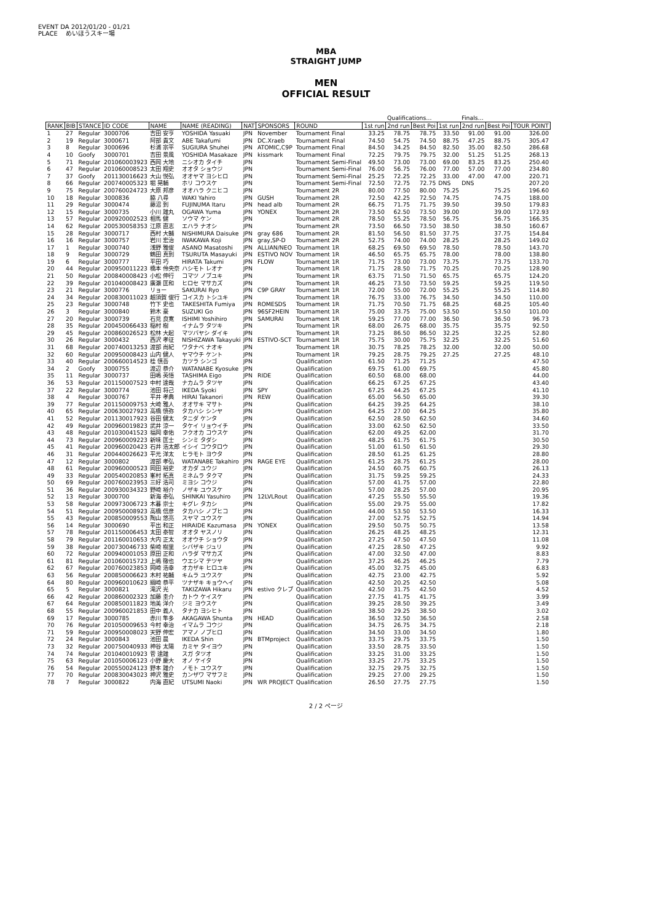EVENT DA 2012/01/20 - 01/21
PLACE　 めいほうスキー場
MBA
STRAIGHT JUMP
MEN
OFFICIAL RESULT
| | | | | | | | | | | Qualifications… | | | Finals… | | | |
| RANK | BIB | STANCE | ID CODE | NAME | NAME (READING) | NAT | SPONSORS | ROUND | 1st run | 2nd run | Best Poi | 1st run | 2nd run | Best Poi | TOUR POINT | |
| 1 | 27 | Regular | 3000706 | 吉田 安亨 | YOSHIDA Yasuaki | JPN | November | Tournament Final | 33.25 | 78.75 | 78.75 | 33.50 | 91.00 | 91.00 | 326.00 | |
| 2 | 19 | Regular | 3000671 | 阿部 貴文 | ABE Takafumi | JPN | DC.Xraeb | Tournament Final | 74.50 | 54.75 | 74.50 | 88.75 | 47.25 | 88.75 | 305.47 | |
| 3 | 8 | Regular | 3000696 | 杉浦 宗平 | SUGIURA Shuhei | JPN | ATOMIC,C9P | Tournament Final | 84.50 | 34.25 | 84.50 | 82.50 | 35.00 | 82.50 | 286.68 | |
| 4 | 10 | Goofy | 3000701 | 吉田 景風 | YOSHIDA Masakaze | JPN | kissmark | Tournament Final | 72.25 | 79.75 | 79.75 | 32.00 | 51.25 | 51.25 | 268.13 | |
| 5 | 71 | Regular | 201060003923 | 西岡 大地 | ニシオカ タイチ | JPN | | Tournament Semi-Final | 49.50 | 73.00 | 73.00 | 69.00 | 83.25 | 83.25 | 250.40 | |
| 6 | 47 | Regular | 201060008523 | 太田 翔史 | オオタ ショウジ | JPN | | Tournament Semi-Final | 76.00 | 56.75 | 76.00 | 77.00 | 57.00 | 77.00 | 234.80 | |
| 7 | 37 | Goofy | 201130016623 | 大山 悦弘 | オオヤマ ヨシヒロ | JPN | | Tournament Semi-Final | 25.25 | 72.25 | 72.25 | 33.00 | 47.00 | 47.00 | 220.71 | |
| 8 | 66 | Regular | 200740005323 | 堀 晃輔 | ホリ コウスケ | JPN | | Tournament Semi-Final | 72.50 | 72.75 | 72.75 | DNS | DNS | | 207.20 | |
| 9 | 75 | Regular | 200760024723 | 大原 邦彦 | オオハラ クニヒコ | JPN | | Tournament 2R | 80.00 | 77.50 | 80.00 | 75.25 | | 75.25 | 196.60 | |
| 10 | 18 | Regular | 3000836 | 脇 八尋 | WAKI Yahiro | JPN | GUSH | Tournament 2R | 72.50 | 42.25 | 72.50 | 74.75 | | 74.75 | 188.00 | |
| 11 | 29 | Regular | 3000474 | 藤沼 到 | FUJINUMA Itaru | JPN | head alb | Tournament 2R | 66.75 | 71.75 | 71.75 | 39.50 | | 39.50 | 179.83 | |
| 12 | 15 | Regular | 3000735 | 小川 雄丸 | OGAWA Yuma | JPN | YONEX | Tournament 2R | 73.50 | 62.50 | 73.50 | 39.00 | | 39.00 | 172.93 | |
| 13 | 57 | Regular | 200920002523 | 相馬 健 | ソウマ ケン | JPN | | Tournament 2R | 78.50 | 55.25 | 78.50 | 56.75 | | 56.75 | 166.35 | |
| 14 | 62 | Regular | 200530058353 | 江原 直志 | エハラ ナオシ | JPN | | Tournament 2R | 73.50 | 66.50 | 73.50 | 38.50 | | 38.50 | 160.67 | |
| 15 | 28 | Regular | 3000717 | 西村 大輔 | NISHIMURA Daisuke | JPN | gray 686 | Tournament 2R | 81.50 | 56.50 | 81.50 | 37.75 | | 37.75 | 154.84 | |
| 16 | 16 | Regular | 3000757 | 岩川 宏治 | IWAKAWA Koji | JPN | gray,SP-D | Tournament 2R | 52.75 | 74.00 | 74.00 | 28.25 | | 28.25 | 149.02 | |
| 17 | 1 | Regular | 3000740 | 浅野 雅俊 | ASANO Masatoshi | JPN | ALLIAN/NEO | Tournament 1R | 68.25 | 69.50 | 69.50 | 78.50 | | 78.50 | 143.70 | |
| 18 | 9 | Regular | 3000729 | 鶴田 真到 | TSURUTA Masayuki | JPN | ESTIVO NOV | Tournament 1R | 46.50 | 65.75 | 65.75 | 78.00 | | 78.00 | 138.80 | |
| 19 | 6 | Regular | 3000777 | 平田 巧 | HIRATA Takumi | JPN | FLOW | Tournament 1R | 71.75 | 73.00 | 73.00 | 73.75 | | 73.75 | 133.70 | |
| 20 | 44 | Regular | 200950011223 | 橋本 伶央奈 | ハシモト レオナ | JPN | | Tournament 1R | 71.75 | 28.50 | 71.75 | 70.25 | | 70.25 | 128.90 | |
| 21 | 50 | Regular | 200840008423 | 小松 伸行 | コマツ ノブユキ | JPN | | Tournament 1R | 63.75 | 71.50 | 71.50 | 65.75 | | 65.75 | 124.20 | |
| 22 | 39 | Regular | 201040008423 | 廣瀬 匡和 | ヒロセ マサカズ | JPN | | Tournament 1R | 46.25 | 73.50 | 73.50 | 59.25 | | 59.25 | 119.50 | |
| 23 | 21 | Regular | 3000776 | リョー | SAKURAI Ryo | JPN | C9P GRAY | Tournament 1R | 72.00 | 55.00 | 72.00 | 55.25 | | 55.25 | 114.80 | |
| 24 | 34 | Regular | 200830011023 | 越須賀 俊行 | コイスカ トシユキ | JPN | | Tournament 1R | 76.75 | 33.00 | 76.75 | 34.50 | | 34.50 | 110.00 | |
| 25 | 23 | Regular | 3000748 | 竹下 史也 | TAKESHITA Fumiya | JPN | ROMESDS | Tournament 1R | 71.75 | 70.50 | 71.75 | 68.25 | | 68.25 | 105.40 | |
| 26 | 3 | Regular | 3000840 | 鈴木 豪 | SUZUKI Go | JPN | 96SF2HEIN | Tournament 1R | 75.00 | 33.75 | 75.00 | 53.50 | | 53.50 | 101.00 | |
| 27 | 20 | Regular | 3000739 | 石見 良寛 | ISHIMI Yoshihiro | JPN | SAMURAI | Tournament 1R | 59.25 | 77.00 | 77.00 | 36.50 | | 36.50 | 96.73 | |
| 28 | 35 | Regular | 200450066433 | 稲村 樹 | イナムラ タツキ | JPN | | Tournament 1R | 68.00 | 26.75 | 68.00 | 35.75 | | 35.75 | 92.50 | |
| 29 | 45 | Regular | 200860026523 | 松林 大起 | マツバヤシ ダイキ | JPN | | Tournament 1R | 73.25 | 86.50 | 86.50 | 32.25 | | 32.25 | 52.80 | |
| 30 | 26 | Regular | 3000432 | 西沢 孝征 | NISHIZAWA Takayuki | JPN | ESTIVO-SCT | Tournament 1R | 75.75 | 30.00 | 75.75 | 32.25 | | 32.25 | 51.60 | |
| 31 | 68 | Regular | 200740013253 | 渡部 尚紀 | ワタナベ ナオキ | JPN | | Tournament 1R | 30.75 | 78.25 | 78.25 | 32.00 | | 32.00 | 50.00 | |
| 32 | 60 | Regular | 200950008423 | 山内 健人 | ヤマウチ ケント | JPN | | Tournament 1R | 79.25 | 28.75 | 79.25 | 27.25 | | 27.25 | 48.10 | |
| 33 | 40 | Regular | 200660014523 | 桂 慎吾 | カツラ シンゴ | JPN | | Qualification | 61.50 | 71.25 | 71.25 | | | | 47.50 | |
| 34 | 2 | Goofy | 3000755 | 渡辺 恭介 | WATANABE Kyosuke | JPN | | Qualification | 69.75 | 61.00 | 69.75 | | | | 45.80 | |
| 35 | 11 | Regular | 3000737 | 田嶋 英悟 | TASHIMA Eigo | JPN | RIDE | Qualification | 60.50 | 68.00 | 68.00 | | | | 44.00 | |
| 36 | 53 | Regular | 201150007523 | 中村 達哉 | ナカムラ タツヤ | JPN | | Qualification | 66.25 | 67.25 | 67.25 | | | | 43.40 | |
| 37 | 22 | Regular | 3000774 | 池田 将己 | IKEDA Syoki | JPN | SPY | Qualification | 67.25 | 44.25 | 67.25 | | | | 41.10 | |
| 38 | 4 | Regular | 3000767 | 平井 孝典 | HIRAI Takanori | JPN | REW | Qualification | 65.00 | 56.50 | 65.00 | | | | 39.30 | |
| 39 | 77 | Regular | 201150009753 | 大崎 雅人 | オオサキ マサト | JPN | | Qualification | 64.25 | 39.25 | 64.25 | | | | 38.10 | |
| 40 | 65 | Regular | 200630027923 | 高橋 慎弥 | タカハシ シンヤ | JPN | | Qualification | 64.25 | 27.00 | 64.25 | | | | 35.80 | |
| 41 | 52 | Regular | 201130017923 | 谷田 健太 | タニダ ケンタ | JPN | | Qualification | 62.50 | 28.50 | 62.50 | | | | 34.60 | |
| 42 | 49 | Regular | 200960019823 | 武井 涼一 | タケイ リョウイチ | JPN | | Qualification | 33.00 | 62.50 | 62.50 | | | | 33.50 | |
| 43 | 48 | Regular | 201030041523 | 福岡 幸佑 | フクオカ コウスケ | JPN | | Qualification | 62.00 | 49.25 | 62.00 | | | | 31.70 | |
| 44 | 73 | Regular | 200960009223 | 新味 匡士 | シンミ タダシ | JPN | | Qualification | 48.25 | 61.75 | 61.75 | | | | 30.50 | |
| 45 | 41 | Regular | 200960020423 | 石井 浩太郎 | イシイ コウタロウ | JPN | | Qualification | 51.00 | 61.50 | 61.50 | | | | 29.30 | |
| 46 | 31 | Regular | 200440026623 | 平元 洋太 | ヒラモト ヨウタ | JPN | | Qualification | 28.50 | 61.25 | 61.25 | | | | 28.80 | |
| 47 | 12 | Regular | 3000802 | 渡部 孝弘 | WATANABE Takahiro | JPN | RAGE EYE | Qualification | 61.25 | 28.75 | 61.25 | | | | 28.00 | |
| 48 | 61 | Regular | 200960000523 | 岡田 裕史 | オカダ ユウジ | JPN | | Qualification | 24.50 | 60.75 | 60.75 | | | | 26.13 | |
| 49 | 33 | Regular | 200540020853 | 峯村 拓真 | ミネムラ タクマ | JPN | | Qualification | 31.75 | 59.25 | 59.25 | | | | 24.33 | |
| 50 | 69 | Regular | 200760023953 | 三好 浩司 | ミヨシ コウジ | JPN | | Qualification | 57.00 | 41.75 | 57.00 | | | | 22.80 | |
| 51 | 36 | Regular | 200930034323 | 野崎 裕介 | ノザキ ユウスケ | JPN | | Qualification | 57.00 | 28.25 | 57.00 | | | | 20.95 | |
| 52 | 13 | Regular | 3000700 | 新海 泰弘 | SHINKAI Yasuhiro | JPN | 12LVLRout | Qualification | 47.25 | 55.50 | 55.50 | | | | 19.36 | |
| 53 | 58 | Regular | 200973006723 | 木暮 崇士 | キグレ タカシ | JPN | | Qualification | 55.00 | 29.75 | 55.00 | | | | 17.82 | |
| 54 | 51 | Regular | 200950008923 | 高橋 信彦 | タカハシ ノブヒコ | JPN | | Qualification | 44.00 | 53.50 | 53.50 | | | | 16.33 | |
| 55 | 43 | Regular | 200850009553 | 陶山 悠亮 | スヤマ ユウスケ | JPN | | Qualification | 27.00 | 52.75 | 52.75 | | | | 14.94 | |
| 56 | 14 | Regular | 3000690 | 平出 和正 | HIRAIDE Kazumasa | JPN | YONEX | Qualification | 29.50 | 50.75 | 50.75 | | | | 13.58 | |
| 57 | 78 | Regular | 201150006453 | 太田 泰智 | オオタ ヤスノリ | JPN | | Qualification | 26.25 | 48.25 | 48.25 | | | | 12.31 | |
| 58 | 79 | Regular | 201160010653 | 大内 正太 | オオウチ ショウタ | JPN | | Qualification | 27.25 | 47.50 | 47.50 | | | | 11.08 | |
| 59 | 38 | Regular | 200730046733 | 柴崎 樹里 | シバザキ ジュリ | JPN | | Qualification | 47.25 | 28.50 | 47.25 | | | | 9.92 | |
| 60 | 72 | Regular | 200940001053 | 原田 正和 | ハラダ マサカズ | JPN | | Qualification | 47.00 | 32.50 | 47.00 | | | | 8.83 | |
| 61 | 81 | Regular | 201060015723 | 上嶋 徹也 | ウエシマ テツヤ | JPN | | Qualification | 37.25 | 46.25 | 46.25 | | | | 7.79 | |
| 62 | 67 | Regular | 200760023853 | 岡崎 浩幸 | オカザキ ヒロユキ | JPN | | Qualification | 45.00 | 32.75 | 45.00 | | | | 6.83 | |
| 63 | 56 | Regular | 200850006623 | 木村 祐輔 | キムラ ユウスケ | JPN | | Qualification | 42.75 | 23.00 | 42.75 | | | | 5.92 | |
| 64 | 80 | Regular | 200960010623 | 綱崎 恭平 | ツナザキ キョウヘイ | JPN | | Qualification | 42.50 | 20.25 | 42.50 | | | | 5.08 | |
| 65 | 5 | Regular | 3000821 | 滝沢 光 | TAKIZAWA Hikaru | JPN | estivo クレブ | Qualification | 42.50 | 31.75 | 42.50 | | | | 4.52 | |
| 66 | 42 | Regular | 200860002323 | 加藤 圭介 | カトウ ケイスケ | JPN | | Qualification | 27.75 | 41.75 | 41.75 | | | | 3.99 | |
| 67 | 64 | Regular | 200850011823 | 地美 洋介 | ジミ ヨウスケ | JPN | | Qualification | 39.25 | 28.50 | 39.25 | | | | 3.49 | |
| 68 | 55 | Regular | 200960021853 | 田中 義人 | タナカ ヨシヒト | JPN | | Qualification | 38.50 | 29.25 | 38.50 | | | | 3.02 | |
| 69 | 17 | Regular | 3000785 | 赤川 隼多 | AKAGAWA Shunta | JPN | HEAD | Qualification | 36.50 | 32.50 | 36.50 | | | | 2.58 | |
| 70 | 76 | Regular | 201050009653 | 今村 幸治 | イマムラ コウジ | JPN | | Qualification | 34.75 | 26.75 | 34.75 | | | | 2.18 | |
| 71 | 59 | Regular | 200950008023 | 天野 伸宏 | アマノ ノブヒロ | JPN | | Qualification | 34.50 | 33.00 | 34.50 | | | | 1.80 | |
| 72 | 24 | Regular | 3000843 | 池田 晨 | IKEDA Shin | JPN | BTMproject | Qualification | 33.75 | 29.75 | 33.75 | | | | 1.50 | |
| 73 | 32 | Regular | 200750040933 | 神谷 太陽 | カミヤ タイヨウ | JPN | | Qualification | 33.50 | 28.75 | 33.50 | | | | 1.50 | |
| 74 | 74 | Regular | 201040010923 | 菅 達雄 | スガ タツオ | JPN | | Qualification | 33.25 | 31.00 | 33.25 | | | | 1.50 | |
| 75 | 63 | Regular | 201050006123 | 小野 慶大 | オノ ケイタ | JPN | | Qualification | 33.25 | 27.75 | 33.25 | | | | 1.50 | |
| 76 | 54 | Regular | 200550024123 | 野本 雄介 | ノモト ユウスケ | JPN | | Qualification | 32.75 | 29.75 | 32.75 | | | | 1.50 | |
| 77 | 70 | Regular | 200830043023 | 神沢 雅史 | カンザワ マサフミ | JPN | | Qualification | 29.25 | 27.00 | 29.25 | | | | 1.50 | |
| 78 | 7 | Regular | 3000822 | 内海 直紀 | UTSUMI Naoki | JPN | WR PROJECT | Qualification | 26.50 | 27.75 | 27.75 | | | | 1.50 | |
2 / 2 ページ